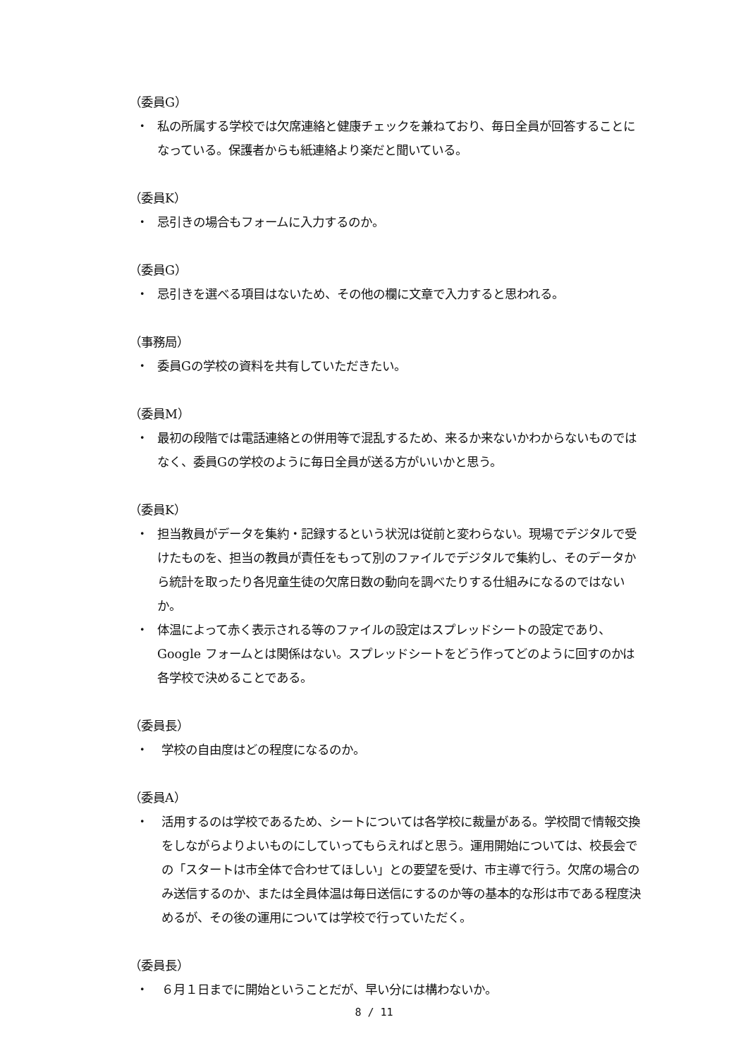（委員G）
・ 私の所属する学校では欠席連絡と健康チェックを兼ねており、毎日全員が回答することになっている。保護者からも紙連絡より楽だと聞いている。
（委員K）
・ 忌引きの場合もフォームに入力するのか。
（委員G）
・ 忌引きを選べる項目はないため、その他の欄に文章で入力すると思われる。
（事務局）
・ 委員Gの学校の資料を共有していただきたい。
（委員M）
・ 最初の段階では電話連絡との併用等で混乱するため、来るか来ないかわからないものではなく、委員Gの学校のように毎日全員が送る方がいいかと思う。
（委員K）
・ 担当教員がデータを集約・記録するという状況は従前と変わらない。現場でデジタルで受けたものを、担当の教員が責任をもって別のファイルでデジタルで集約し、そのデータから統計を取ったり各児童生徒の欠席日数の動向を調べたりする仕組みになるのではないか。
・ 体温によって赤く表示される等のファイルの設定はスプレッドシートの設定であり、Google フォームとは関係はない。スプレッドシートをどう作ってどのように回すのかは各学校で決めることである。
（委員長）
・ 学校の自由度はどの程度になるのか。
（委員A）
・ 活用するのは学校であるため、シートについては各学校に裁量がある。学校間で情報交換をしながらよりよいものにしていってもらえればと思う。運用開始については、校長会での「スタートは市全体で合わせてほしい」との要望を受け、市主導で行う。欠席の場合のみ送信するのか、または全員体温は毎日送信にするのか等の基本的な形は市である程度決めるが、その後の運用については学校で行っていただく。
（委員長）
・ ６月１日までに開始ということだが、早い分には構わないか。
8 / 11